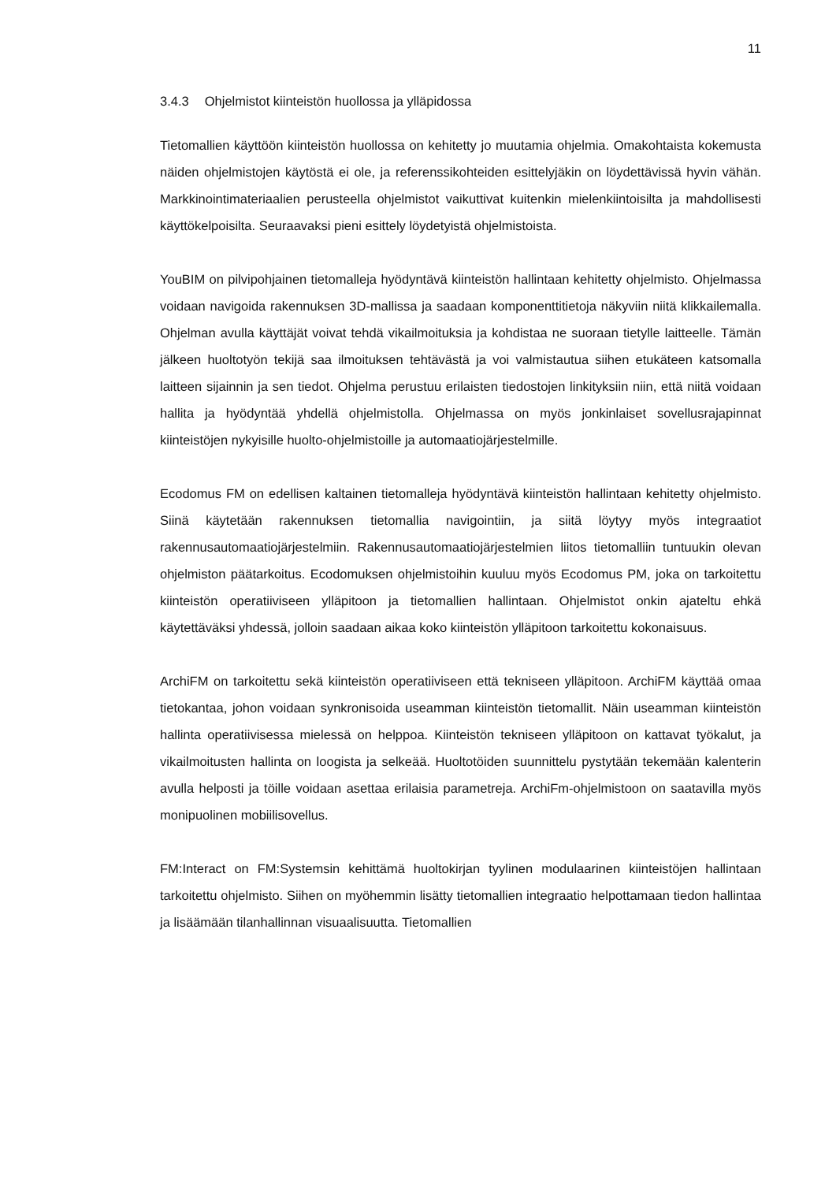11
3.4.3 Ohjelmistot kiinteistön huollossa ja ylläpidossa
Tietomallien käyttöön kiinteistön huollossa on kehitetty jo muutamia ohjelmia. Omakohtaista kokemusta näiden ohjelmistojen käytöstä ei ole, ja referenssikohteiden esittelyjäkin on löydettävissä hyvin vähän. Markkinointimateriaalien perusteella ohjelmistot vaikuttivat kuitenkin mielenkiintoisilta ja mahdollisesti käyttökelpoisilta. Seuraavaksi pieni esittely löydetyistä ohjelmistoista.
YouBIM on pilvipohjainen tietomalleja hyödyntävä kiinteistön hallintaan kehitetty ohjelmisto. Ohjelmassa voidaan navigoida rakennuksen 3D-mallissa ja saadaan komponenttitietoja näkyviin niitä klikkailemalla. Ohjelman avulla käyttäjät voivat tehdä vikailmoituksia ja kohdistaa ne suoraan tietylle laitteelle. Tämän jälkeen huoltotyön tekijä saa ilmoituksen tehtävästä ja voi valmistautua siihen etukäteen katsomalla laitteen sijainnin ja sen tiedot. Ohjelma perustuu erilaisten tiedostojen linkityksiin niin, että niitä voidaan hallita ja hyödyntää yhdellä ohjelmistolla. Ohjelmassa on myös jonkinlaiset sovellusrajapinnat kiinteistöjen nykyisille huolto-ohjelmistoille ja automaatiojärjestelmille.
Ecodomus FM on edellisen kaltainen tietomalleja hyödyntävä kiinteistön hallintaan kehitetty ohjelmisto. Siinä käytetään rakennuksen tietomallia navigointiin, ja siitä löytyy myös integraatiot rakennusautomaatiojärjestelmiin. Rakennusautomaatiojärjestelmien liitos tietomalliin tuntuukin olevan ohjelmiston päätarkoitus. Ecodomuksen ohjelmistoihin kuuluu myös Ecodomus PM, joka on tarkoitettu kiinteistön operatiiviseen ylläpitoon ja tietomallien hallintaan. Ohjelmistot onkin ajateltu ehkä käytettäväksi yhdessä, jolloin saadaan aikaa koko kiinteistön ylläpitoon tarkoitettu kokonaisuus.
ArchiFM on tarkoitettu sekä kiinteistön operatiiviseen että tekniseen ylläpitoon. ArchiFM käyttää omaa tietokantaa, johon voidaan synkronisoida useamman kiinteistön tietomallit. Näin useamman kiinteistön hallinta operatiivisessa mielessä on helppoa. Kiinteistön tekniseen ylläpitoon on kattavat työkalut, ja vikailmoitusten hallinta on loogista ja selkeää. Huoltotöiden suunnittelu pystytään tekemään kalenterin avulla helposti ja töille voidaan asettaa erilaisia parametreja. ArchiFm-ohjelmistoon on saatavilla myös monipuolinen mobiilisovellus.
FM:Interact on FM:Systemsin kehittämä huoltokirjan tyylinen modulaarinen kiinteistöjen hallintaan tarkoitettu ohjelmisto. Siihen on myöhemmin lisätty tietomallien integraatio helpottamaan tiedon hallintaa ja lisäämään tilanhallinnan visuaalisuutta. Tietomallien